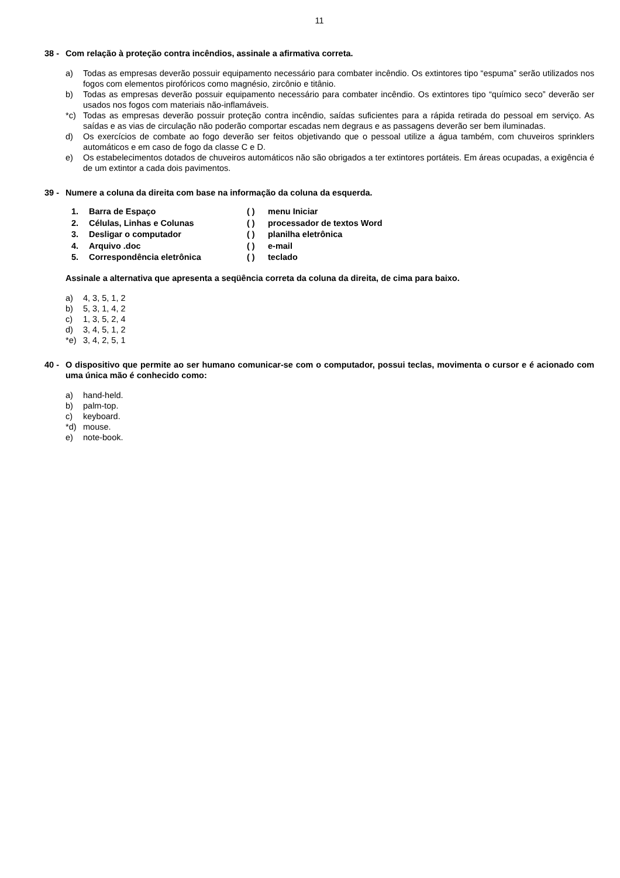11
38 - Com relação à proteção contra incêndios, assinale a afirmativa correta.
a) Todas as empresas deverão possuir equipamento necessário para combater incêndio. Os extintores tipo “espuma” serão utilizados nos fogos com elementos pirofóricos como magnésio, zircônio e titânio.
b) Todas as empresas deverão possuir equipamento necessário para combater incêndio. Os extintores tipo “químico seco” deverão ser usados nos fogos com materiais não-inflamáveis.
*c) Todas as empresas deverão possuir proteção contra incêndio, saídas suficientes para a rápida retirada do pessoal em serviço. As saídas e as vias de circulação não poderão comportar escadas nem degraus e as passagens deverão ser bem iluminadas.
d) Os exercícios de combate ao fogo deverão ser feitos objetivando que o pessoal utilize a água também, com chuveiros sprinklers automáticos e em caso de fogo da classe C e D.
e) Os estabelecimentos dotados de chuveiros automáticos não são obrigados a ter extintores portáteis. Em áreas ocupadas, a exigência é de um extintor a cada dois pavimentos.
39 - Numere a coluna da direita com base na informação da coluna da esquerda.
1. Barra de Espaço ( ) menu Iniciar
2. Células, Linhas e Colunas ( ) processador de textos Word
3. Desligar o computador ( ) planilha eletrônica
4. Arquivo .doc ( ) e-mail
5. Correspondência eletrônica ( ) teclado
Assinale a alternativa que apresenta a seqüência correta da coluna da direita, de cima para baixo.
a) 4, 3, 5, 1, 2
b) 5, 3, 1, 4, 2
c) 1, 3, 5, 2, 4
d) 3, 4, 5, 1, 2
*e) 3, 4, 2, 5, 1
40 - O dispositivo que permite ao ser humano comunicar-se com o computador, possui teclas, movimenta o cursor e é acionado com uma única mão é conhecido como:
a) hand-held.
b) palm-top.
c) keyboard.
*d) mouse.
e) note-book.